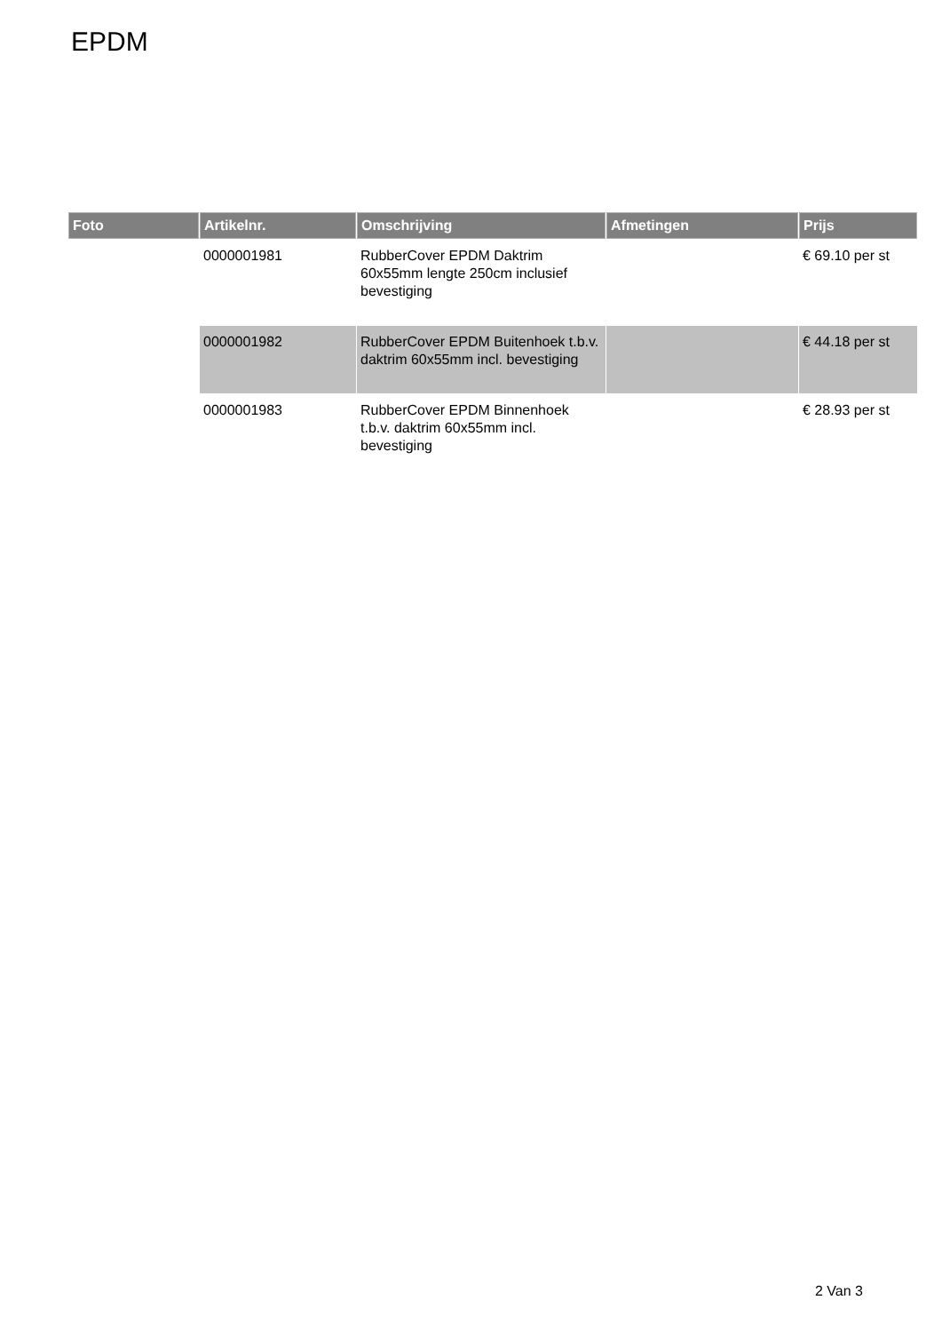EPDM
| Foto | Artikelnr. | Omschrijving | Afmetingen | Prijs |
| --- | --- | --- | --- | --- |
| | 0000001981 | RubberCover EPDM Daktrim 60x55mm lengte 250cm inclusief bevestiging | | € 69.10 per st |
| | 0000001982 | RubberCover EPDM Buitenhoek t.b.v. daktrim 60x55mm incl. bevestiging | | € 44.18 per st |
| | 0000001983 | RubberCover EPDM Binnenhoek t.b.v. daktrim 60x55mm incl. bevestiging | | € 28.93 per st |
2 Van 3